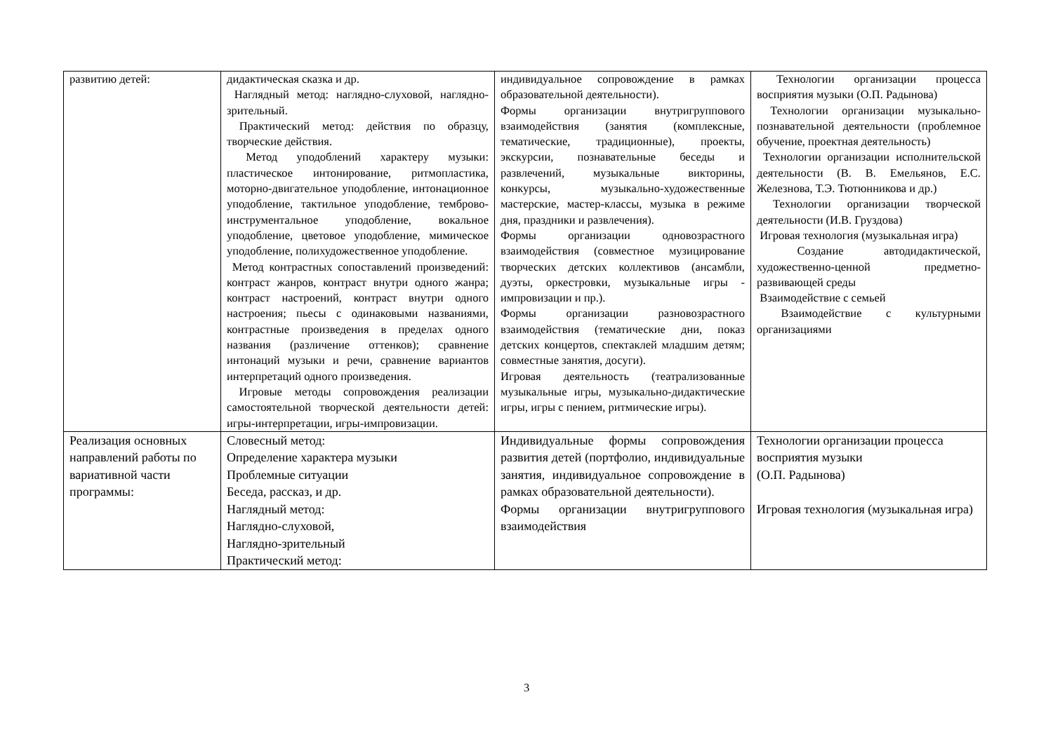| развитию детей: | дидактическая сказка и др. Наглядный метод: наглядно-слуховой, наглядно-зрительный. Практический метод: действия по образцу, творческие действия. Метод уподоблений характеру музыки: пластическое интонирование, ритмопластика, моторно-двигательное уподобление, интонационное уподобление, тактильное уподобление, темброво-инструментальное уподобление, вокальное уподобление, цветовое уподобление, мимическое уподобление, полихудожественное уподобление. Метод контрастных сопоставлений произведений: контраст жанров, контраст внутри одного жанра; контраст настроений, контраст внутри одного настроения; пьесы с одинаковыми названиями, контрастные произведения в пределах одного названия (различение оттенков); сравнение интонаций музыки и речи, сравнение вариантов интерпретаций одного произведения. Игровые методы сопровождения реализации самостоятельной творческой деятельности детей: игры-интерпретации, игры-импровизации. | индивидуальное сопровождение в рамках образовательной деятельности). Формы организации внутригруппового взаимодействия (занятия (комплексные, тематические, традиционные), проекты, экскурсии, познавательные беседы и развлечений, музыкальные викторины, конкурсы, музыкально-художественные мастерские, мастер-классы, музыка в режиме дня, праздники и развлечения). Формы организации одновозрастного взаимодействия (совместное музицирование творческих детских коллективов (ансамбли, дуэты, оркестровки, музыкальные игры - импровизации и пр.). Формы организации разновозрастного взаимодействия (тематические дни, показ детских концертов, спектаклей младшим детям; совместные занятия, досуги). Игровая деятельность (театрализованные музыкальные игры, музыкально-дидактические игры, игры с пением, ритмические игры). | Технологии организации процесса восприятия музыки (О.П. Радынова) Технологии организации музыкально-познавательной деятельности (проблемное обучение, проектная деятельность) Технологии организации исполнительской деятельности (В. В. Емельянов, Е.С. Железнова, Т.Э. Тютюнникова и др.) Технологии организации творческой деятельности (И.В. Груздова) Игровая технология (музыкальная игра) Создание автодидактической, художественно-ценной предметно-развивающей среды Взаимодействие с семьей Взаимодействие с культурными организациями |
| Реализация основных направлений работы по вариативной части программы: | Словесный метод: Определение характера музыки Проблемные ситуации Беседа, рассказ, и др. Наглядный метод: Наглядно-слуховой, Наглядно-зрительный Практический метод: | Индивидуальные формы сопровождения развития детей (портфолио, индивидуальные занятия, индивидуальное сопровождение в рамках образовательной деятельности). Формы организации внутригруппового взаимодействия | Технологии организации процесса восприятия музыки (О.П. Радынова) Игровая технология (музыкальная игра) |
3